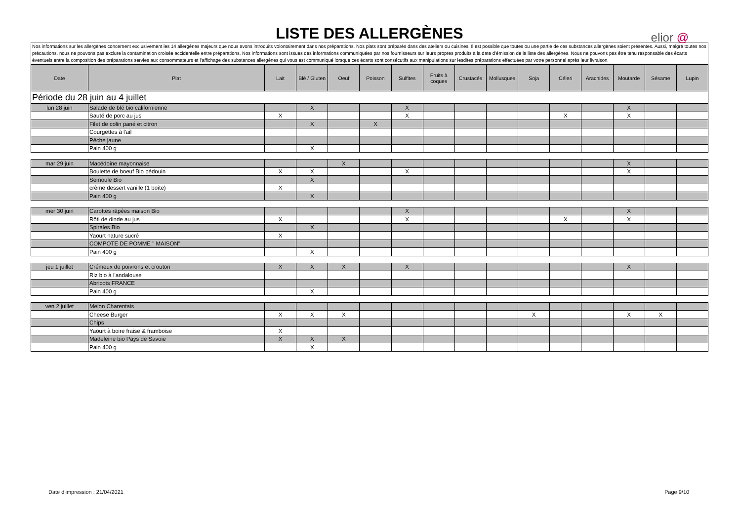LISTE DES ALLERGÈNES
elior @
Nos informations sur les allergènes concernent exclusivement les 14 allergènes majeurs que nous avons introduits volontairement dans nos préparations. Nos plats sont préparés dans des ateliers ou cuisines. Il est possible que toutes ou une partie de ces substances allergènes soient présentes. Aussi, malgré toutes nos précautions, nous ne pouvons pas exclure la contamination croisée accidentelle entre préparations. Nos informations sont issues des informations communiquées par nos fournisseurs sur leurs propres produits à la date d’émission de la liste des allergènes. Nous ne pouvons pas être tenu responsable des écarts éventuels entre la composition des préparations servies aux consommateurs et l’affichage des substances allergènes qui vous est communiqué lorsque ces écarts sont consécutifs aux manipulations sur lesdites préparations effectuées par votre personnel après leur livraison.
| Date | Plat | Lait | Blé / Gluten | Oeuf | Poisson | Sulfites | Fruits à coques | Crustacés | Mollusques | Soja | Céleri | Arachides | Moutarde | Sésame | Lupin |
| --- | --- | --- | --- | --- | --- | --- | --- | --- | --- | --- | --- | --- | --- | --- | --- |
| Période du 28 juin au 4 juillet | | | | | | | | | | | | | | | |
| lun 28 juin | Salade de blé bio californienne | | X | | | X | | | | | | | X | | |
| | Sauté de porc au jus | X | | | | X | | | | | X | | X | | |
| | Filet de colin pané et citron | | X | | X | | | | | | | | | | |
| | Courgettes à l'ail | | | | | | | | | | | | | | |
| | Pêche jaune | | | | | | | | | | | | | | |
| | Pain 400 g | | X | | | | | | | | | | | | |
| mar 29 juin | Macédoine mayonnaise | | | X | | | | | | | | | X | | |
| | Boulette de boeuf Bio bédouin | X | X | | | X | | | | | | | X | | |
| | Semoule Bio | | X | | | | | | | | | | | | |
| | crème dessert vanille (1 boîte) | X | | | | | | | | | | | | | |
| | Pain 400 g | | X | | | | | | | | | | | | |
| mer 30 juin | Carottes râpées maison Bio | | | | | X | | | | | | | X | | |
| | Rôti de dinde au jus | X | | | | X | | | | | X | | X | | |
| | Spirales Bio | | X | | | | | | | | | | | | |
| | Yaourt nature sucré | X | | | | | | | | | | | | | |
| | COMPOTE DE POMME " MAISON" | | | | | | | | | | | | | | |
| | Pain 400 g | | X | | | | | | | | | | | | |
| jeu 1 juillet | Crémeux de poivrons et crouton | X | X | X | | X | | | | | | | X | | |
| | Riz bio à l'andalouse | | | | | | | | | | | | | | |
| | Abricots FRANCE | | | | | | | | | | | | | | |
| | Pain 400 g | | X | | | | | | | | | | | | |
| ven 2 juillet | Melon Charentais | | | | | | | | | | | | | | |
| | Cheese Burger | X | X | X | | | | | | X | | | X | X | |
| | Chips | | | | | | | | | | | | | | |
| | Yaourt à boire fraise & framboise | X | | | | | | | | | | | | | |
| | Madeleine bio Pays de Savoie | X | X | X | | | | | | | | | | | |
| | Pain 400 g | | X | | | | | | | | | | | | |
Date d'impression : 21/04/2021 Page 9/10